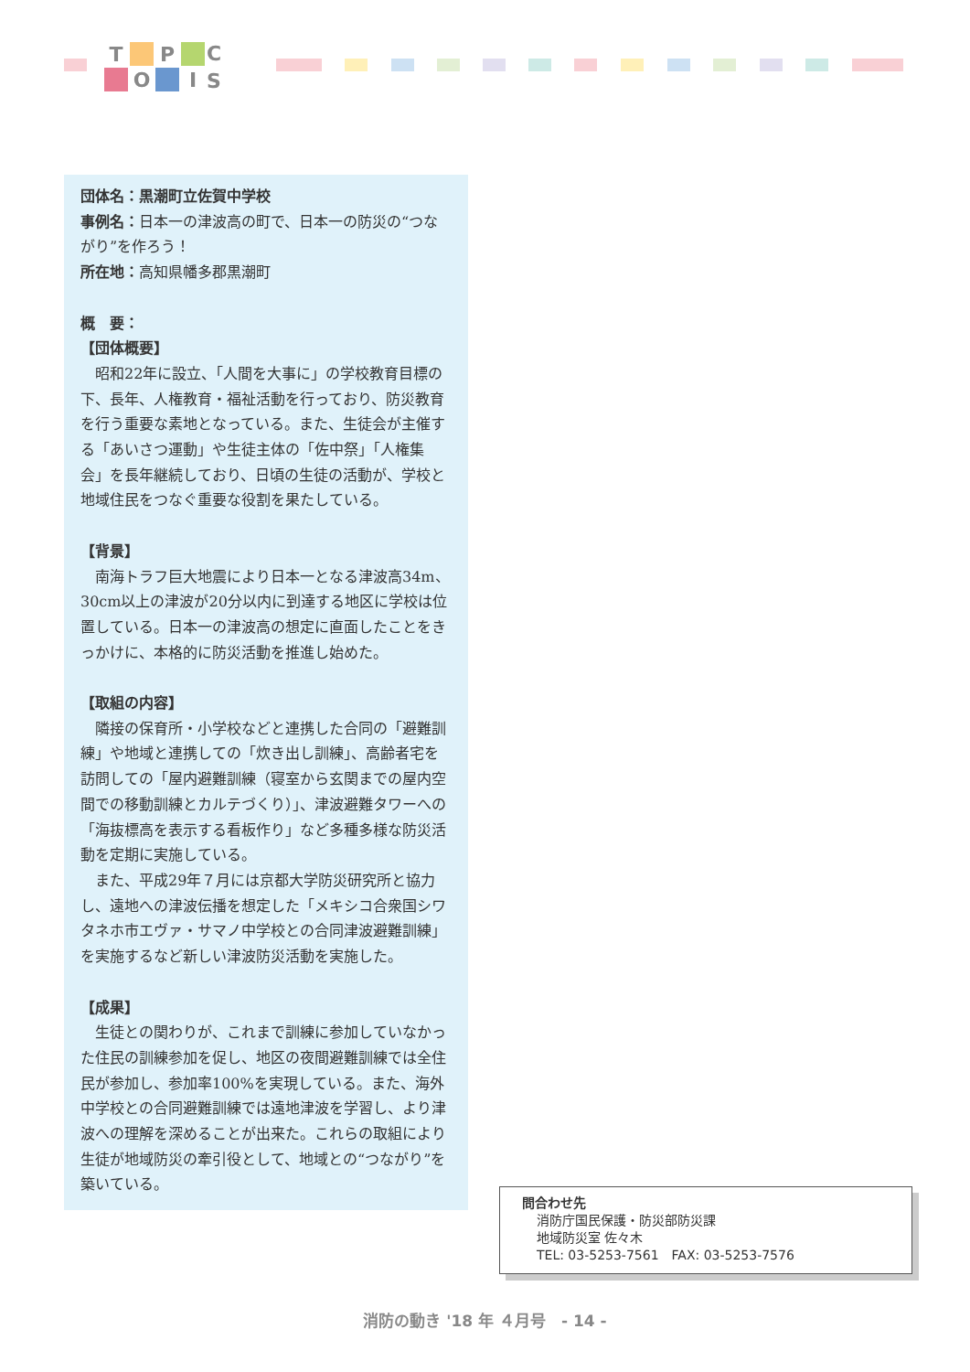T
P
O
I
C
S
団体名：黒潮町立佐賀中学校
事例名：日本一の津波高の町で、日本一の防災の“つながり”を作ろう！
所在地：高知県幡多郡黒潮町
概　要：
【団体概要】
昭和22年に設立、「人間を大事に」の学校教育目標の下、長年、人権教育・福祉活動を行っており、防災教育を行う重要な素地となっている。また、生徒会が主催する「あいさつ運動」や生徒主体の「佐中祭」「人権集会」を長年継続しており、日頃の生徒の活動が、学校と地域住民をつなぐ重要な役割を果たしている。
【背景】
南海トラフ巨大地震により日本一となる津波高34m、30cm以上の津波が20分以内に到達する地区に学校は位置している。日本一の津波高の想定に直面したことをきっかけに、本格的に防災活動を推進し始めた。
【取組の内容】
隣接の保育所・小学校などと連携した合同の「避難訓練」や地域と連携しての「炊き出し訓練」、高齢者宅を訪問しての「屋内避難訓練（寝室から玄関までの屋内空間での移動訓練とカルテづくり）」、津波避難タワーへの「海抜標高を表示する看板作り」など多種多様な防災活動を定期に実施している。
また、平成29年７月には京都大学防災研究所と協力し、遠地への津波伝播を想定した「メキシコ合衆国シワタネホ市エヴァ・サマノ中学校との合同津波避難訓練」を実施するなど新しい津波防災活動を実施した。
【成果】
生徒との関わりが、これまで訓練に参加していなかった住民の訓練参加を促し、地区の夜間避難訓練では全住民が参加し、参加率100%を実現している。また、海外中学校との合同避難訓練では遠地津波を学習し、より津波への理解を深めることが出来た。これらの取組により生徒が地域防災の牽引役として、地域との“つながり”を築いている。
問合わせ先
消防庁国民保護・防災部防災課
地域防災室 佐々木
TEL: 03-5253-7561　FAX: 03-5253-7576
消防の動き '18 年 ４月号　- 14 -